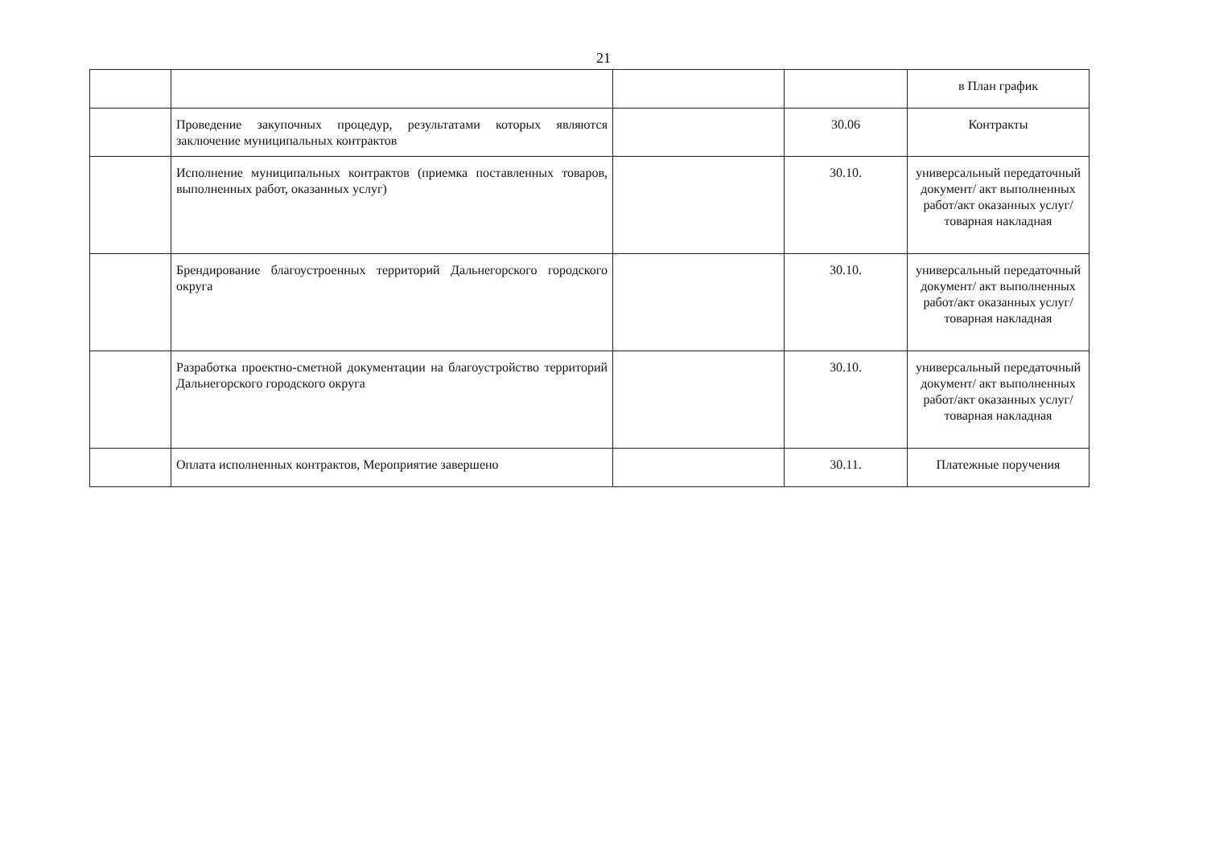21
| | | | | в План график |
| | Проведение закупочных процедур, результатами которых являются заключение муниципальных контрактов | | 30.06 | Контракты |
| | Исполнение муниципальных контрактов (приемка поставленных товаров, выполненных работ, оказанных услуг) | | 30.10. | универсальный передаточный документ/ акт выполненных работ/акт оказанных услуг/товарная накладная |
| | Брендирование благоустроенных территорий Дальнегорского городского округа | | 30.10. | универсальный передаточный документ/ акт выполненных работ/акт оказанных услуг/товарная накладная |
| | Разработка проектно-сметной документации на благоустройство территорий Дальнегорского городского округа | | 30.10. | универсальный передаточный документ/ акт выполненных работ/акт оказанных услуг/товарная накладная |
| | Оплата исполненных контрактов, Мероприятие завершено | | 30.11. | Платежные поручения |